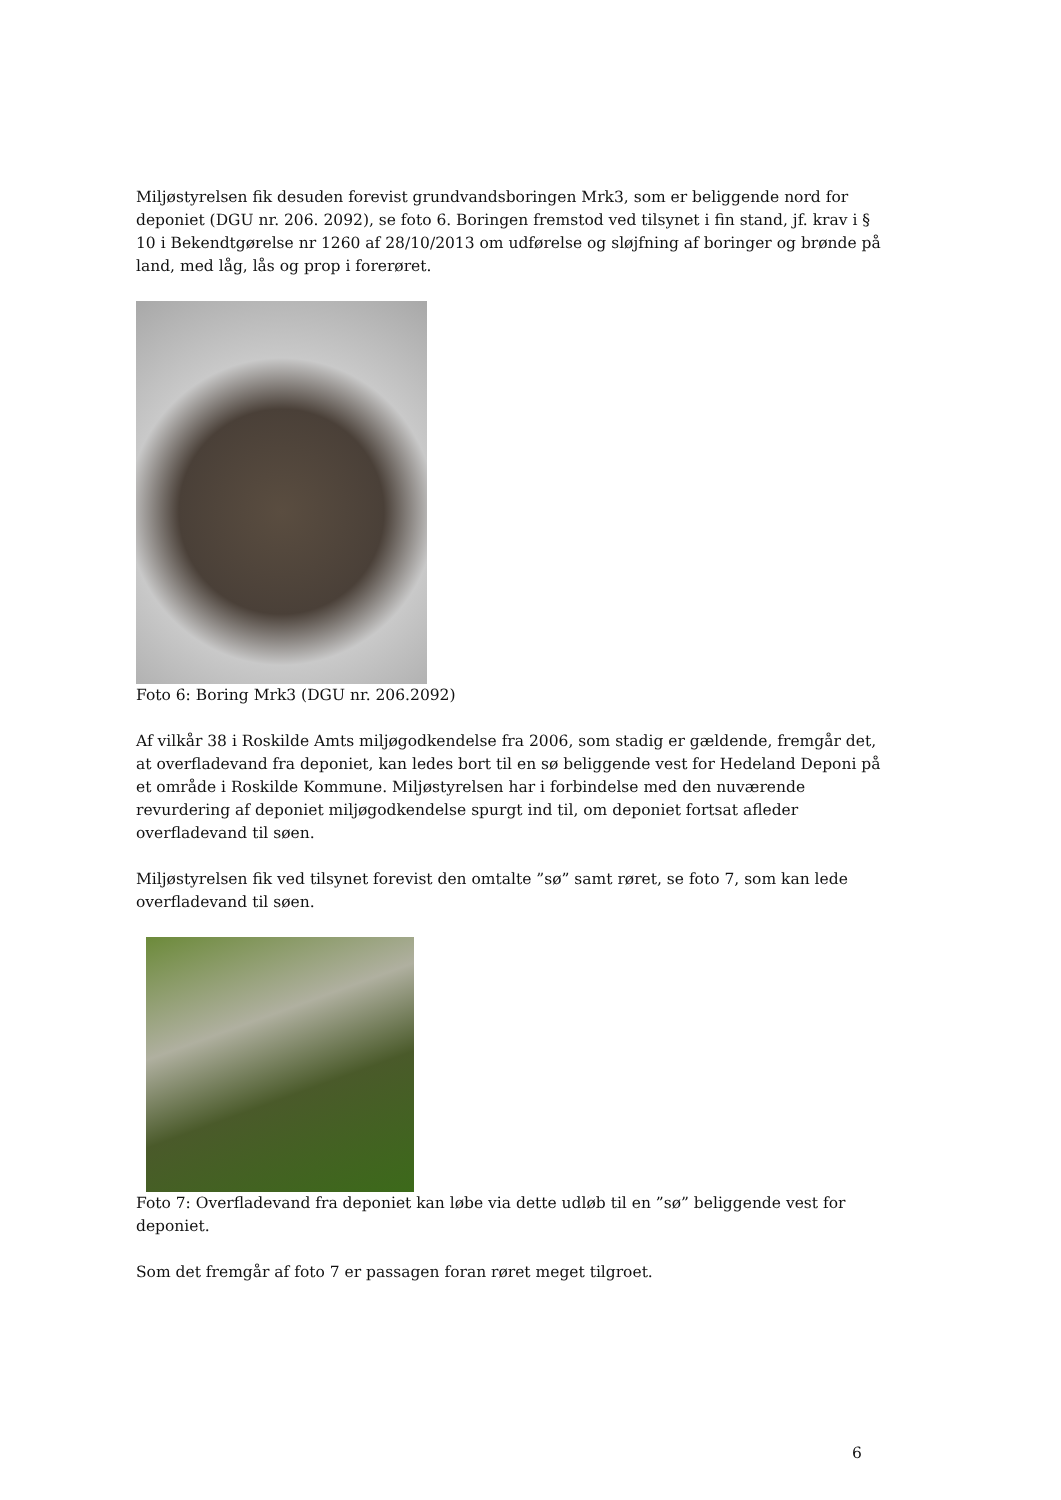Miljøstyrelsen fik desuden forevist grundvandsboringen Mrk3, som er beliggende nord for deponiet (DGU nr. 206. 2092), se foto 6. Boringen fremstod ved tilsynet i fin stand, jf. krav i § 10 i Bekendtgørelse nr 1260 af 28/10/2013 om udførelse og sløjfning af boringer og brønde på land, med låg, lås og prop i forerøret.
Foto 6: Boring Mrk3 (DGU nr. 206.2092)
Af vilkår 38 i Roskilde Amts miljøgodkendelse fra 2006, som stadig er gældende, fremgår det, at overfladevand fra deponiet, kan ledes bort til en sø beliggende vest for Hedeland Deponi på et område i Roskilde Kommune. Miljøstyrelsen har i forbindelse med den nuværende revurdering af deponiet miljøgodkendelse spurgt ind til, om deponiet fortsat afleder overfladevand til søen.
Miljøstyrelsen fik ved tilsynet forevist den omtalte ”sø” samt røret, se foto 7, som kan lede overfladevand til søen.
Foto 7: Overfladevand fra deponiet kan løbe via dette udløb til en ”sø” beliggende vest for deponiet.
Som det fremgår af foto 7 er passagen foran røret meget tilgroet.
6